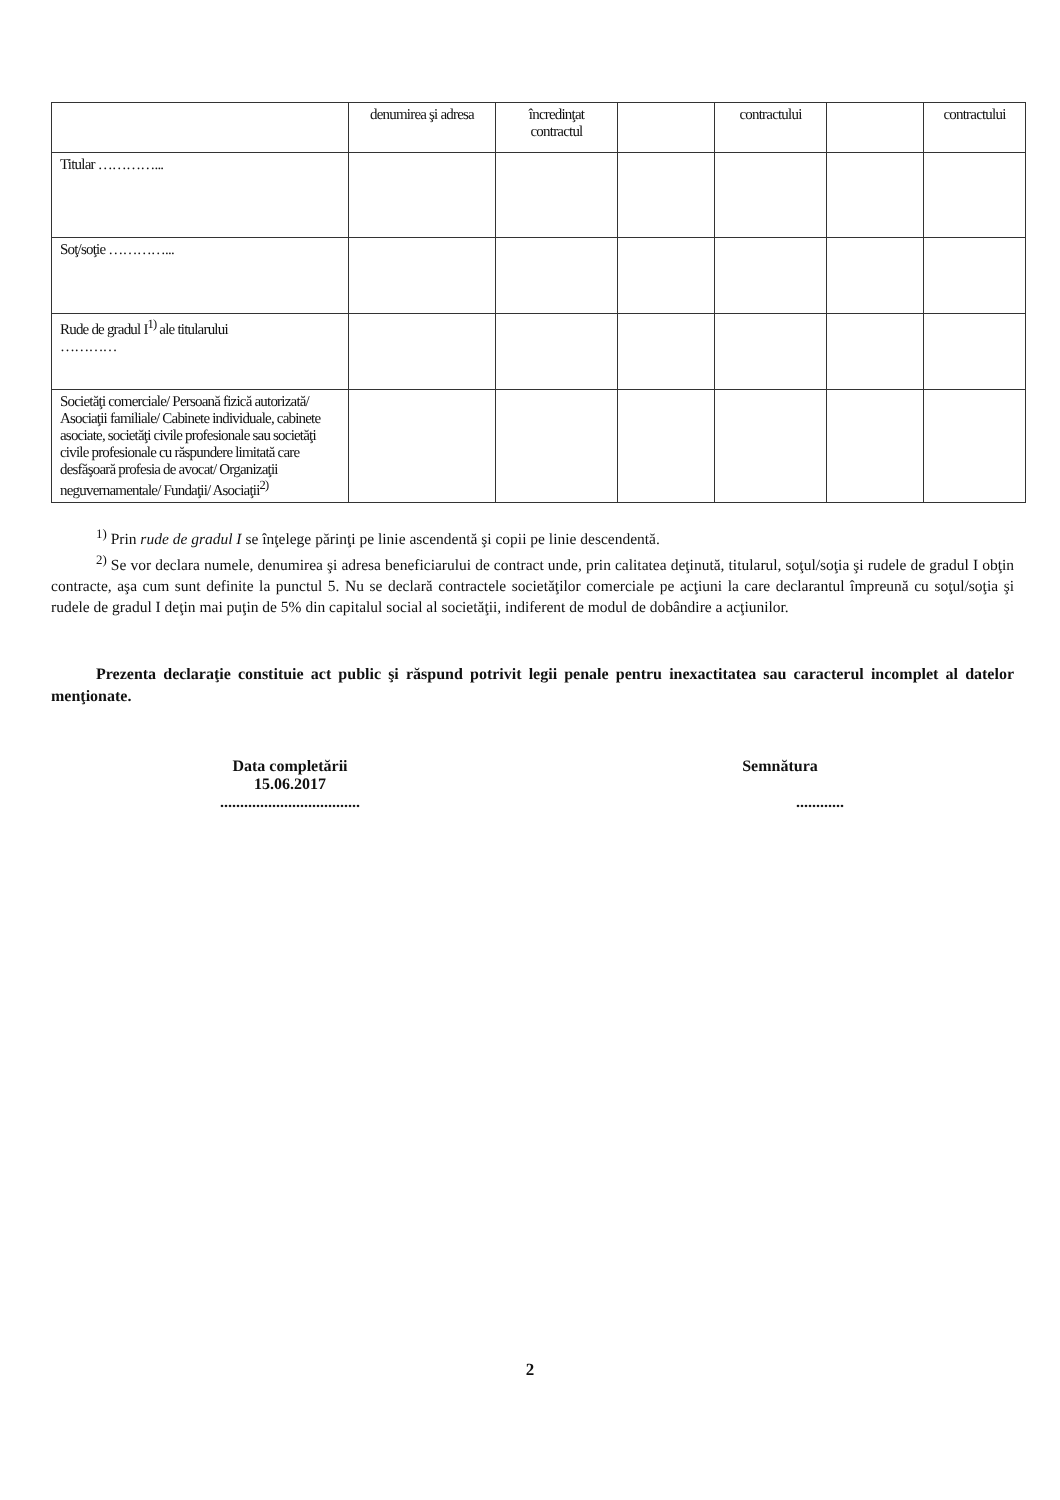| | denumirea şi adresa | încredinţat contractul | | contractului | | contractului |
| Titular …………... | | | | | | |
| Soţ/soţie …………... | | | | | | |
| Rude de gradul I<sup>1)</sup> ale titularului ………… | | | | | | |
| Societăţi comerciale/ Persoană fizică autorizată/ Asociaţii familiale/ Cabinete individuale, cabinete asociate, societăţi civile profesionale sau societăţi civile profesionale cu răspundere limitată care desfăşoară profesia de avocat/ Organizaţii neguvernamentale/ Fundaţii/ Asociaţii<sup>2)</sup> | | | | | | |
<sup>1)</sup> Prin rude de gradul I se înţelege părinţi pe linie ascendentă şi copii pe linie descendentă.
<sup>2)</sup> Se vor declara numele, denumirea şi adresa beneficiarului de contract unde, prin calitatea deţinută, titularul, soţul/soţia şi rudele de gradul I obţin contracte, aşa cum sunt definite la punctul 5. Nu se declară contractele societăţilor comerciale pe acţiuni la care declarantul împreună cu soţul/soţia şi rudele de gradul I deţin mai puţin de 5% din capitalul social al societăţii, indiferent de modul de dobândire a acţiunilor.
Prezenta declaraţie constituie act public şi răspund potrivit legii penale pentru inexactitatea sau caracterul incomplet al datelor menţionate.
Data completării
15.06.2017
...................................
Semnătura
............
2